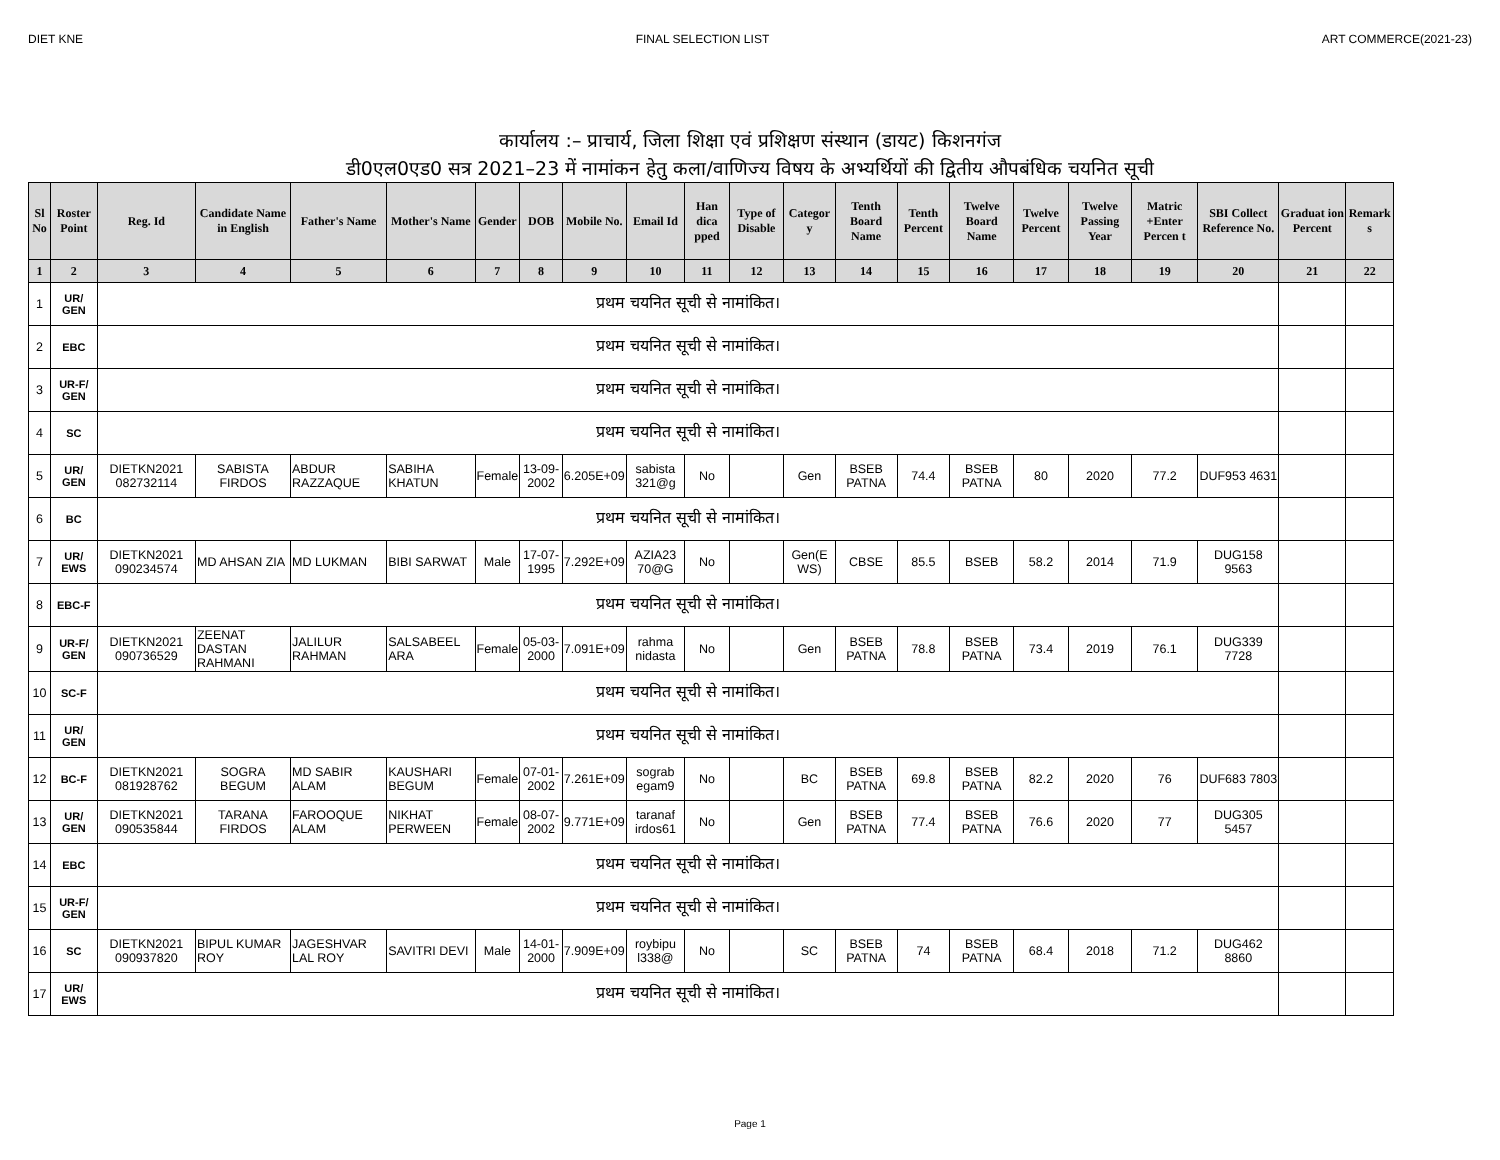DIET KNE FINAL SELECTION LIST ART COMMERCE(2021-23)
कार्यालय :– प्राचार्य, जिला शिक्षा एवं प्रशिक्षण संस्थान (डायट) किशनगंज
डी0एल0एड0 सत्र 2021–23 में नामांकन हेतु कला/वाणिज्य विषय के अभ्यर्थियों की द्वितीय औपबंधिक चयनित सूची
| Sl No | Roster Point | Reg. Id | Candidate Name in English | Father's Name | Mother's Name | Gender | DOB | Mobile No. | Email Id | Han dica pped | Type of Disable | Categor y | Tenth Board Name | Tenth Percent | Twelve Board Name | Twelve Percent | Twelve Passing Year | Matric +Enter Percen t | SBI Collect Reference No. | Graduat ion Percent | Remark s |
| --- | --- | --- | --- | --- | --- | --- | --- | --- | --- | --- | --- | --- | --- | --- | --- | --- | --- | --- | --- | --- | --- |
| 1 | 2 | 3 | 4 | 5 | 6 | 7 | 8 | 9 | 10 | 11 | 12 | 13 | 14 | 15 | 16 | 17 | 18 | 19 | 20 | 21 | 22 |
| 1 | UR/ GEN | प्रथम चयनित सूची से नामांकित। | | | | | | | | | | | | | | | | | | | |
| 2 | EBC | प्रथम चयनित सूची से नामांकित। | | | | | | | | | | | | | | | | | | | |
| 3 | UR-F/ GEN | प्रथम चयनित सूची से नामांकित। | | | | | | | | | | | | | | | | | | | |
| 4 | SC | प्रथम चयनित सूची से नामांकित। | | | | | | | | | | | | | | | | | | | |
| 5 | UR/ GEN | DIETKN2021 082732114 | SABISTA FIRDOS | ABDUR RAZZAQUE | SABIHA KHATUN | Female | 13-09-2002 | 6.205E+09 | sabista 321@g | No | | Gen | BSEB PATNA | 74.4 | BSEB PATNA | 80 | 2020 | 77.2 | DUF953 4631 | | |
| 6 | BC | प्रथम चयनित सूची से नामांकित। | | | | | | | | | | | | | | | | | | | |
| 7 | UR/ EWS | DIETKN2021 090234574 | MD AHSAN ZIA | MD LUKMAN | BIBI SARWAT | Male | 17-07-1995 | 7.292E+09 | AZIA23 70@G | No | | Gen(E WS) | CBSE | 85.5 | BSEB | 58.2 | 2014 | 71.9 | DUG158 9563 | | |
| 8 | EBC-F | प्रथम चयनित सूची से नामांकित। | | | | | | | | | | | | | | | | | | | |
| 9 | UR-F/ GEN | DIETKN2021 090736529 | ZEENAT DASTAN RAHMANI | JALILUR RAHMAN | SALSABEEL ARA | Female | 05-03-2000 | 7.091E+09 | rahma nidasta | No | | Gen | BSEB PATNA | 78.8 | BSEB PATNA | 73.4 | 2019 | 76.1 | DUG339 7728 | | |
| 10 | SC-F | प्रथम चयनित सूची से नामांकित। | | | | | | | | | | | | | | | | | | | |
| 11 | UR/ GEN | प्रथम चयनित सूची से नामांकित। | | | | | | | | | | | | | | | | | | | |
| 12 | BC-F | DIETKN2021 081928762 | SOGRA BEGUM | MD SABIR ALAM | KAUSHARI BEGUM | Female | 07-01-2002 | 7.261E+09 | sograb egam9 | No | | BC | BSEB PATNA | 69.8 | BSEB PATNA | 82.2 | 2020 | 76 | DUF683 7803 | | |
| 13 | UR/ GEN | DIETKN2021 090535844 | TARANA FIRDOS | FAROOQUE ALAM | NIKHAT PERWEEN | Female | 08-07-2002 | 9.771E+09 | taranaf irdos61 | No | | Gen | BSEB PATNA | 77.4 | BSEB PATNA | 76.6 | 2020 | 77 | DUG305 5457 | | |
| 14 | EBC | प्रथम चयनित सूची से नामांकित। | | | | | | | | | | | | | | | | | | | |
| 15 | UR-F/ GEN | प्रथम चयनित सूची से नामांकित। | | | | | | | | | | | | | | | | | | | |
| 16 | SC | DIETKN2021 090937820 | BIPUL KUMAR ROY | JAGESHVAR LAL ROY | SAVITRI DEVI | Male | 14-01-2000 | 7.909E+09 | roybipu l338@ | No | | SC | BSEB PATNA | 74 | BSEB PATNA | 68.4 | 2018 | 71.2 | DUG462 8860 | | |
| 17 | UR/ EWS | प्रथम चयनित सूची से नामांकित। | | | | | | | | | | | | | | | | | | | |
Page 1